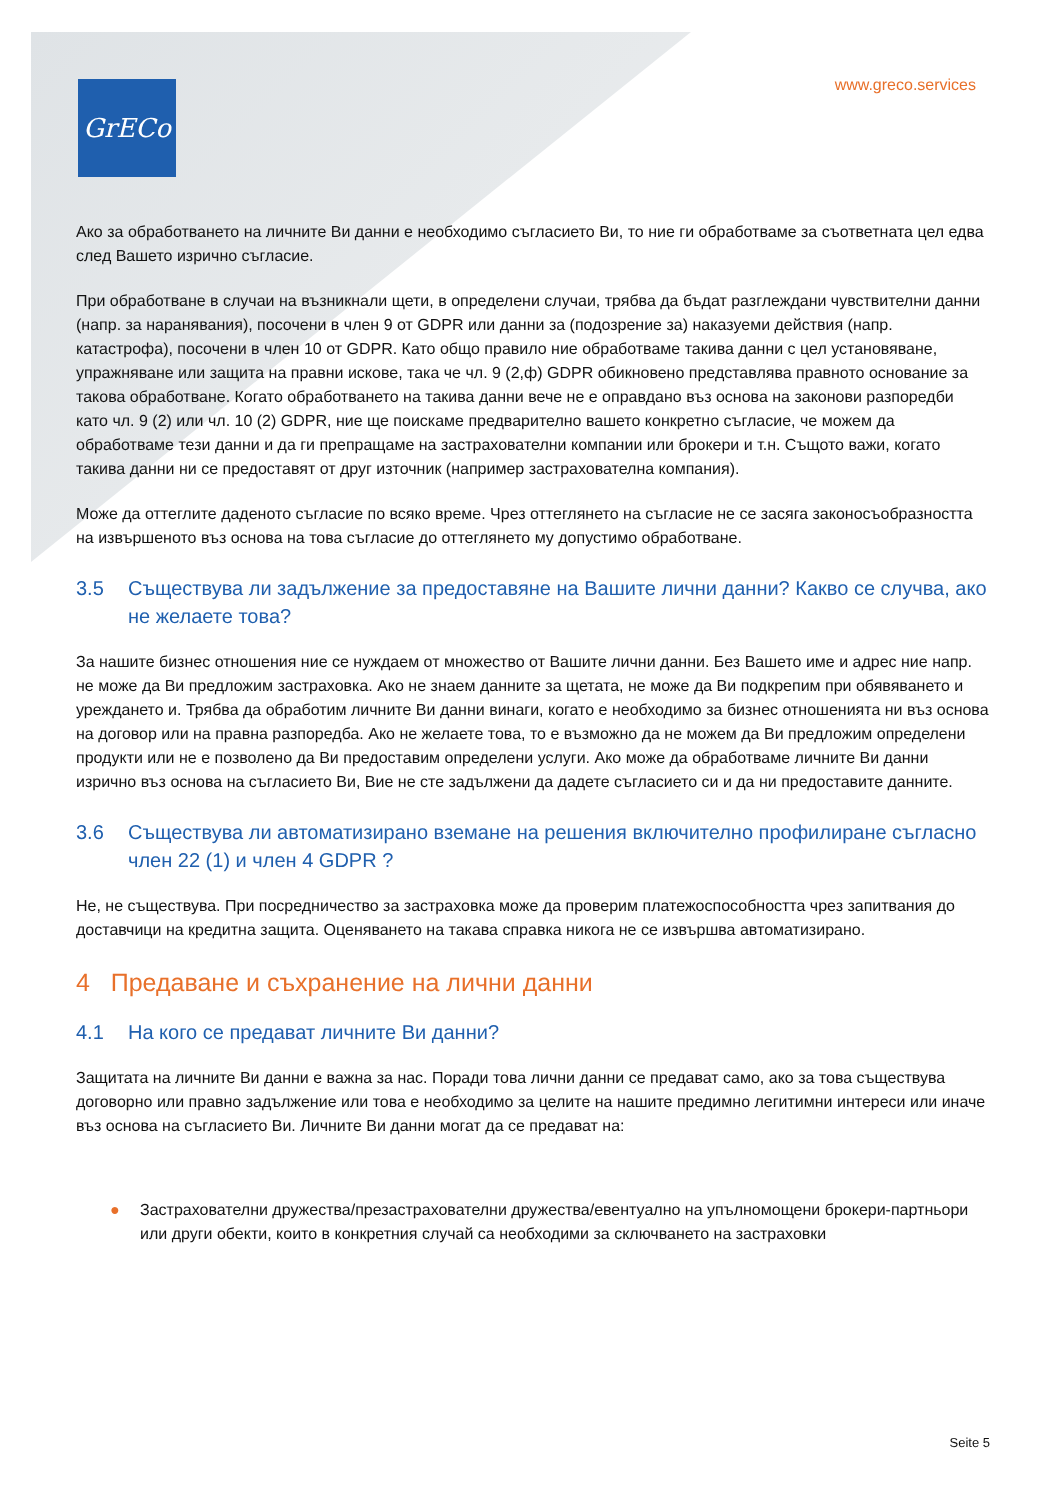GrECo www.greco.services
Ако за обработването на личните Ви данни е необходимо съгласието Ви, то ние ги обработваме за съответната цел едва след Вашето изрично съгласие.
При обработване в случаи на възникнали щети, в определени случаи, трябва да бъдат разглеждани чувствителни данни (напр. за наранявания), посочени в член 9 от GDPR или данни за (подозрение за) наказуеми действия (напр. катастрофа), посочени в член 10 от GDPR. Като общо правило ние обработваме такива данни с цел установяване, упражняване или защита на правни искове, така че чл. 9 (2,ф) GDPR обикновено представлява правното основание за такова обработване. Когато обработването на такива данни вече не е оправдано въз основа на законови разпоредби като чл. 9 (2) или чл. 10 (2) GDPR, ние ще поискаме предварително вашето конкретно съгласие, че можем да обработваме тези данни и да ги препращаме на застрахователни компании или брокери и т.н. Същото важи, когато такива данни ни се предоставят от друг източник (например застрахователна компания).
Може да оттеглите даденото съгласие по всяко време. Чрез оттеглянето на съгласие не се засяга законосъобразността на извършеното въз основа на това съгласие до оттеглянето му допустимо обработване.
3.5 Съществува ли задължение за предоставяне на Вашите лични данни? Какво се случва, ако не желаете това?
За нашите бизнес отношения ние се нуждаем от множество от Вашите лични данни. Без Вашето име и адрес ние напр. не може да Ви предложим застраховка. Ако не знаем данните за щетата, не може да Ви подкрепим при обявяването и уреждането и. Трябва да обработим личните Ви данни винаги, когато е необходимо за бизнес отношенията ни въз основа на договор или на правна разпоредба. Ако не желаете това, то е възможно да не можем да Ви предложим определени продукти или не е позволено да Ви предоставим определени услуги. Ако може да обработваме личните Ви данни изрично въз основа на съгласието Ви, Вие не сте задължени да дадете съгласието си и да ни предоставите данните.
3.6 Съществува ли автоматизирано вземане на решения включително профилиране съгласно член 22 (1) и член 4 GDPR ?
Не, не съществува. При посредничество за застраховка може да проверим платежоспособността чрез запитвания до доставчици на кредитна защита. Оценяването на такава справка никога не се извършва автоматизирано.
4 Предаване и съхранение на лични данни
4.1 На кого се предават личните Ви данни?
Защитата на личните Ви данни е важна за нас. Поради това лични данни се предават само, ако за това съществува договорно или правно задължение или това е необходимо за целите на нашите предимно легитимни интереси или иначе въз основа на съгласието Ви. Личните Ви данни могат да се предават на:
● Застрахователни дружества/презастрахователни дружества/евентуално на упълномощени брокери-партньори или други обекти, които в конкретния случай са необходими за сключването на застраховки
Seite 5